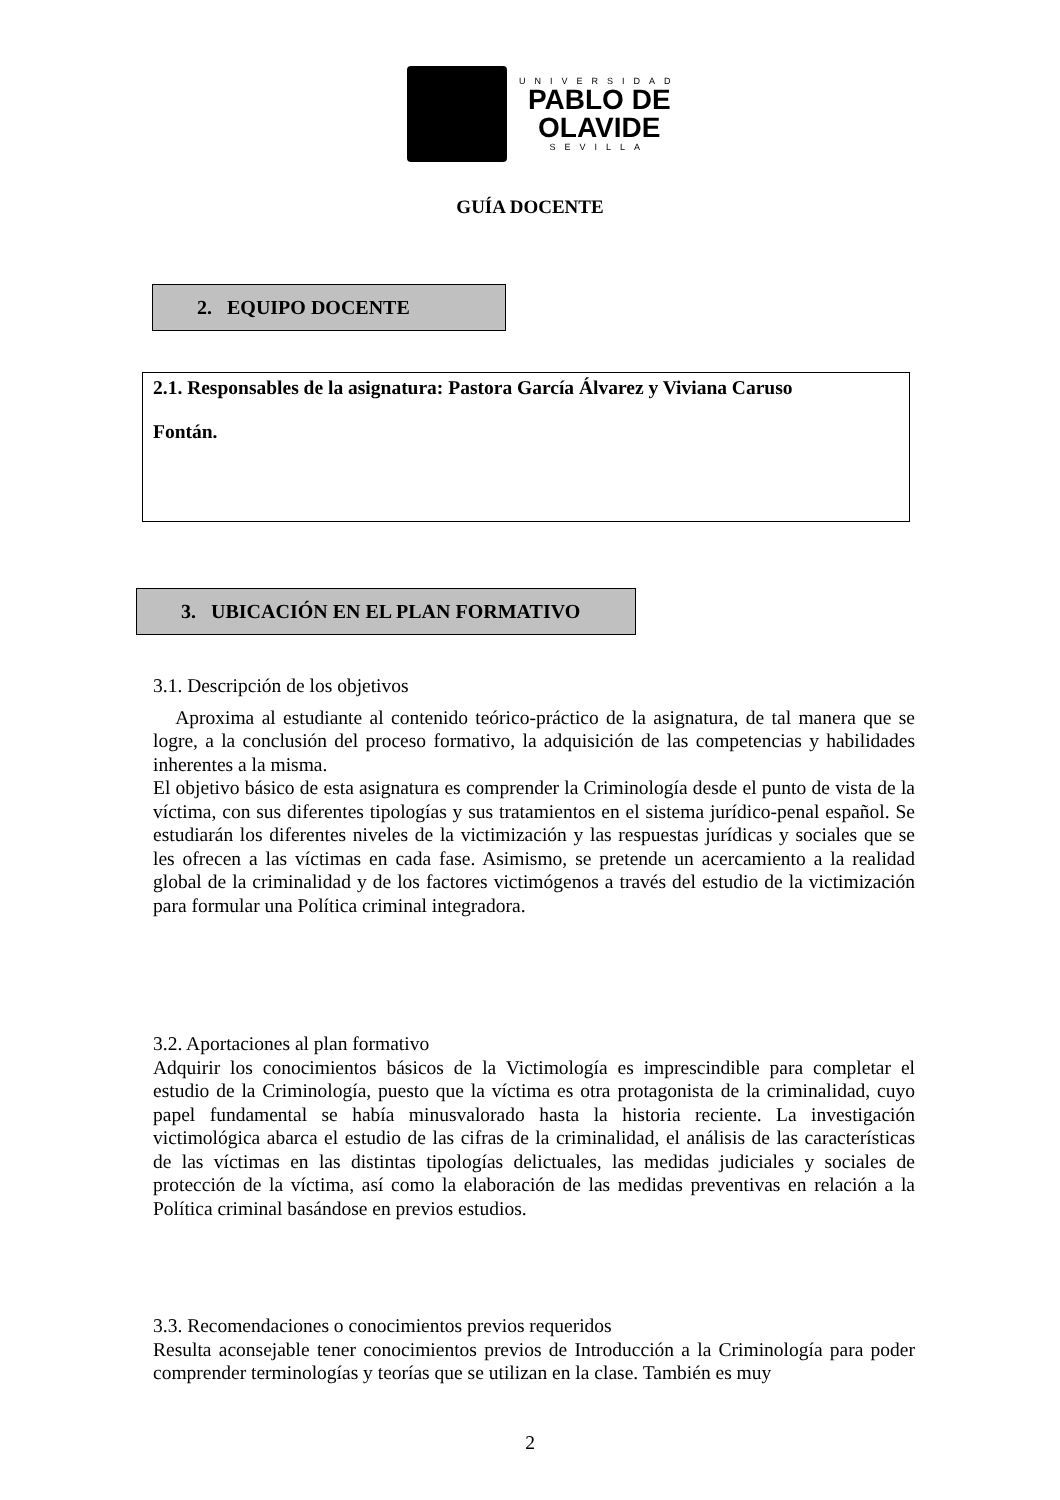UNIVERSIDAD
PABLO DE
OLAVIDE
SEVILLA
GUÍA DOCENTE
2. EQUIPO DOCENTE
2.1. Responsables de la asignatura: Pastora García Álvarez y Viviana Caruso
Fontán.
3. UBICACIÓN EN EL PLAN FORMATIVO
3.1. Descripción de los objetivos
Aproxima al estudiante al contenido teórico-práctico de la asignatura, de tal manera que se logre, a la conclusión del proceso formativo, la adquisición de las competencias y habilidades inherentes a la misma.
El objetivo básico de esta asignatura es comprender la Criminología desde el punto de vista de la víctima, con sus diferentes tipologías y sus tratamientos en el sistema jurídico-penal español. Se estudiarán los diferentes niveles de la victimización y las respuestas jurídicas y sociales que se les ofrecen a las víctimas en cada fase. Asimismo, se pretende un acercamiento a la realidad global de la criminalidad y de los factores victimógenos a través del estudio de la victimización para formular una Política criminal integradora.
3.2. Aportaciones al plan formativo
Adquirir los conocimientos básicos de la Victimología es imprescindible para completar el estudio de la Criminología, puesto que la víctima es otra protagonista de la criminalidad, cuyo papel fundamental se había minusvalorado hasta la historia reciente. La investigación victimológica abarca el estudio de las cifras de la criminalidad, el análisis de las características de las víctimas en las distintas tipologías delictuales, las medidas judiciales y sociales de protección de la víctima, así como la elaboración de las medidas preventivas en relación a la Política criminal basándose en previos estudios.
3.3. Recomendaciones o conocimientos previos requeridos
Resulta aconsejable tener conocimientos previos de Introducción a la Criminología para poder comprender terminologías y teorías que se utilizan en la clase. También es muy
2